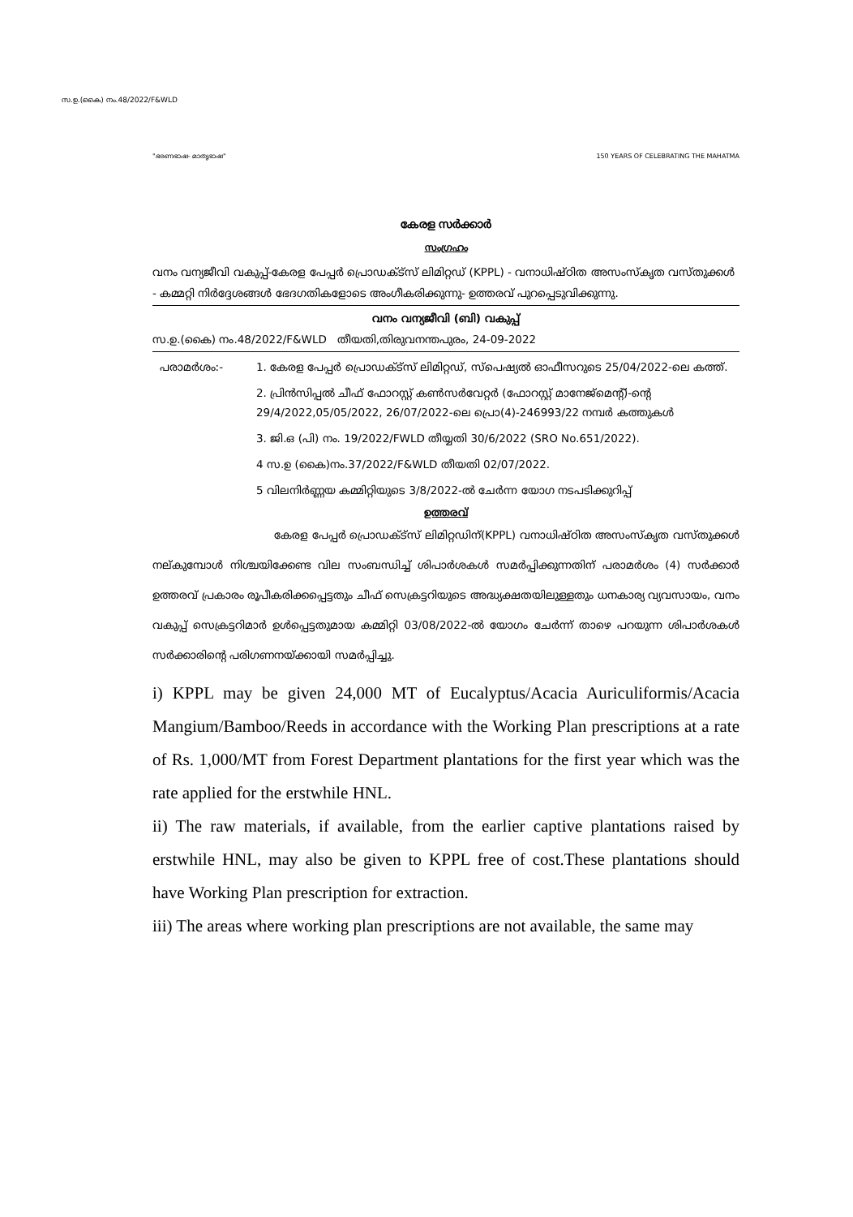സ.ഉ.(കൈ) നം.48/2022/F&WLD
"ഭരണഭാഷ- മാതൃഭാഷ" 150 YEARS OF CELEBRATING THE MAHATMA
കേരള സർക്കാർ
സംഗ്രഹം
വനം വന്യജീവി വകുപ്പ്-കേരള പേപ്പർ പ്രൊഡക്ട്സ് ലിമിറ്റഡ് (KPPL) - വനാധിഷ്ഠിത അസംസ്കൃത വസ്തുക്കൾ - കമ്മറ്റി നിർദ്ദേശങ്ങൾ ഭേദഗതികളോടെ അംഗീകരിക്കുന്നു- ഉത്തരവ് പുറപ്പെടുവിക്കുന്നു.
വനം വന്യജീവി (ബി) വകുപ്പ്
സ.ഉ.(കൈ) നം.48/2022/F&WLD തീയതി,തിരുവനന്തപുരം, 24-09-2022
പരാമർശം:- 1. കേരള പേപ്പർ പ്രൊഡക്ട്സ് ലിമിറ്റഡ്, സ്പെഷ്യൽ ഓഫീസറുടെ 25/04/2022-ലെ കത്ത്.
2. പ്രിൻസിപ്പൽ ചീഫ് ഫോറസ്റ്റ് കൺസർവേറ്റർ (ഫോറസ്റ്റ് മാനേജ്മെന്റ്)-ന്റെ 29/4/2022,05/05/2022, 26/07/2022-ലെ പ്രൊ(4)-246993/22 നമ്പർ കത്തുകൾ
3. ജി.ഒ (പി) നം. 19/2022/FWLD തീയ്യതി 30/6/2022 (SRO No.651/2022).
4 സ.ഉ (കൈ)നം.37/2022/F&WLD തീയതി 02/07/2022.
5 വിലനിർണ്ണയ കമ്മിറ്റിയുടെ 3/8/2022-ൽ ചേർന്ന യോഗ നടപടിക്കുറിപ്പ്
ഉത്തരവ്
കേരള പേപ്പർ പ്രൊഡക്ട്സ് ലിമിറ്റഡിന്(KPPL) വനാധിഷ്ഠിത അസംസ്കൃത വസ്തുക്കൾ നല്കുമ്പോൾ നിശ്ചയിക്കേണ്ട വില സംബന്ധിച്ച് ശിപാർശകൾ സമർപ്പിക്കുന്നതിന് പരാമർശം (4) സർക്കാർ ഉത്തരവ് പ്രകാരം രൂപീകരിക്കപ്പെട്ടതും ചീഫ് സെക്രട്ടറിയുടെ അദ്ധ്യക്ഷതയിലുള്ളതും ധനകാര്യ വ്യവസായം, വനം വകുപ്പ് സെക്രട്ടറിമാർ ഉൾപ്പെട്ടതുമായ കമ്മിറ്റി 03/08/2022-ൽ യോഗം ചേർന്ന് താഴെ പറയുന്ന ശിപാർശകൾ സർക്കാരിന്റെ പരിഗണനയ്ക്കായി സമർപ്പിച്ചു.
i) KPPL may be given 24,000 MT of Eucalyptus/Acacia Auriculiformis/Acacia Mangium/Bamboo/Reeds in accordance with the Working Plan prescriptions at a rate of Rs. 1,000/MT from Forest Department plantations for the first year which was the rate applied for the erstwhile HNL.
ii) The raw materials, if available, from the earlier captive plantations raised by erstwhile HNL, may also be given to KPPL free of cost.These plantations should have Working Plan prescription for extraction.
iii) The areas where working plan prescriptions are not available, the same may